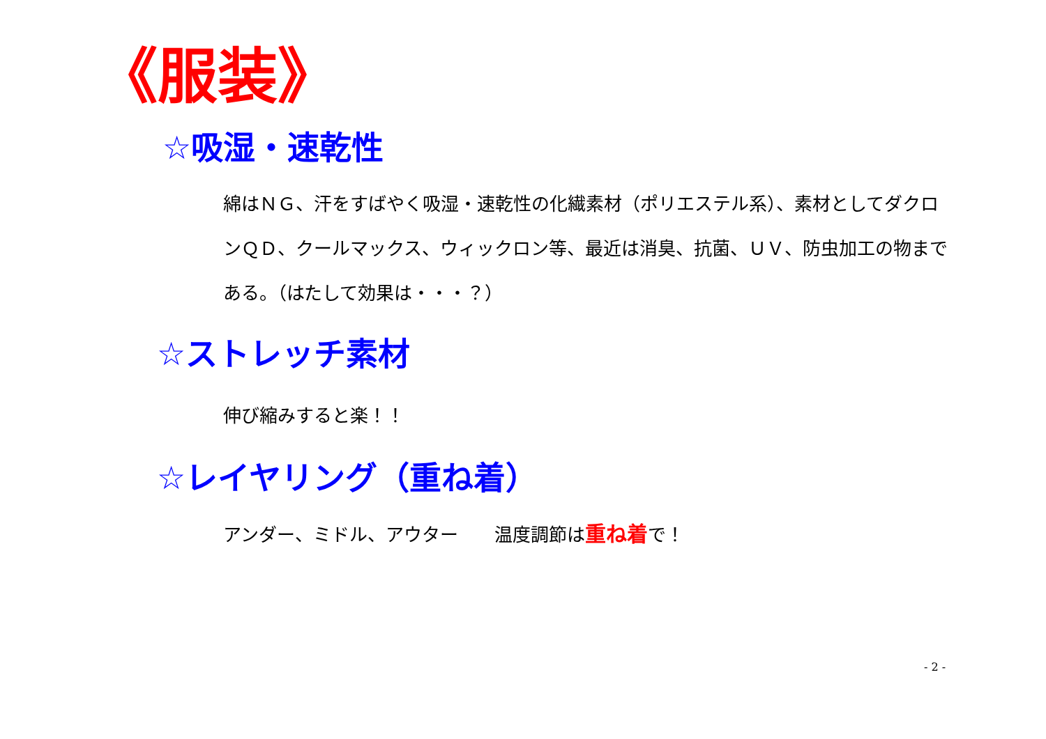《服装》
☆吸湿・速乾性
綿はＮＧ、汗をすばやく吸湿・速乾性の化繊素材（ポリエステル系）、素材としてダクロンＱＤ、クールマックス、ウィックロン等、最近は消臭、抗菌、ＵＶ、防虫加工の物まである。（はたして効果は・・・？）
☆ストレッチ素材
伸び縮みすると楽！！
☆レイヤリング（重ね着）
アンダー、ミドル、アウター　　温度調節は重ね着で！
- 2 -